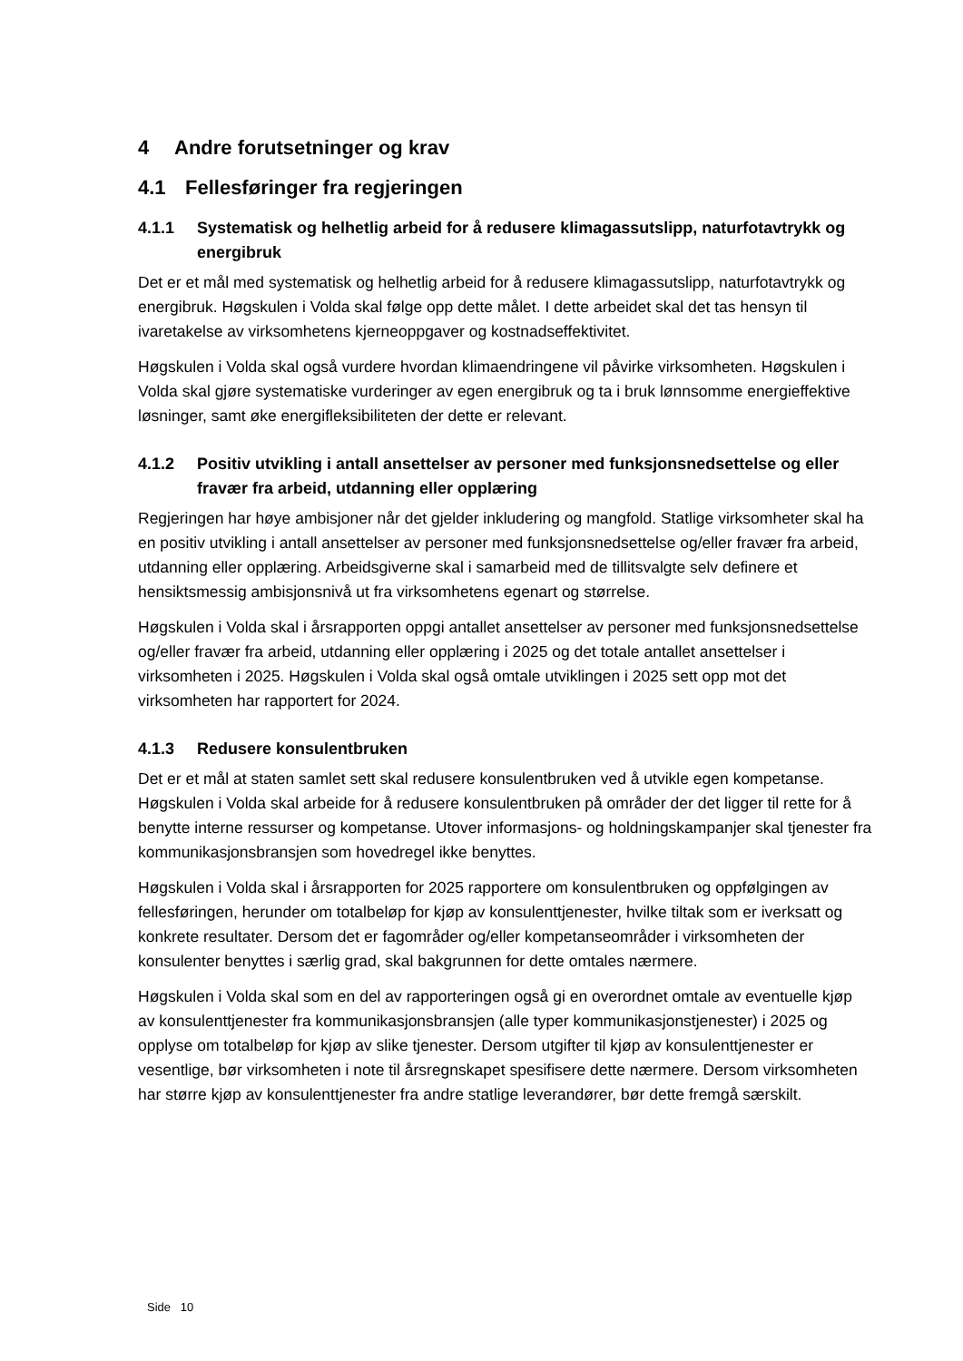4 Andre forutsetninger og krav
4.1 Fellesføringer fra regjeringen
4.1.1 Systematisk og helhetlig arbeid for å redusere klimagassutslipp, naturfotavtrykk og energibruk
Det er et mål med systematisk og helhetlig arbeid for å redusere klimagassutslipp, naturfotavtrykk og energibruk. Høgskulen i Volda skal følge opp dette målet. I dette arbeidet skal det tas hensyn til ivaretakelse av virksomhetens kjerneoppgaver og kostnadseffektivitet.
Høgskulen i Volda skal også vurdere hvordan klimaendringene vil påvirke virksomheten. Høgskulen i Volda skal gjøre systematiske vurderinger av egen energibruk og ta i bruk lønnsomme energieffektive løsninger, samt øke energifleksibiliteten der dette er relevant.
4.1.2 Positiv utvikling i antall ansettelser av personer med funksjonsnedsettelse og eller fravær fra arbeid, utdanning eller opplæring
Regjeringen har høye ambisjoner når det gjelder inkludering og mangfold. Statlige virksomheter skal ha en positiv utvikling i antall ansettelser av personer med funksjonsnedsettelse og/eller fravær fra arbeid, utdanning eller opplæring. Arbeidsgiverne skal i samarbeid med de tillitsvalgte selv definere et hensiktsmessig ambisjonsnivå ut fra virksomhetens egenart og størrelse.
Høgskulen i Volda skal i årsrapporten oppgi antallet ansettelser av personer med funksjonsnedsettelse og/eller fravær fra arbeid, utdanning eller opplæring i 2025 og det totale antallet ansettelser i virksomheten i 2025. Høgskulen i Volda skal også omtale utviklingen i 2025 sett opp mot det virksomheten har rapportert for 2024.
4.1.3 Redusere konsulentbruken
Det er et mål at staten samlet sett skal redusere konsulentbruken ved å utvikle egen kompetanse. Høgskulen i Volda skal arbeide for å redusere konsulentbruken på områder der det ligger til rette for å benytte interne ressurser og kompetanse. Utover informasjons- og holdningskampanjer skal tjenester fra kommunikasjonsbransjen som hovedregel ikke benyttes.
Høgskulen i Volda skal i årsrapporten for 2025 rapportere om konsulentbruken og oppfølgingen av fellesføringen, herunder om totalbeløp for kjøp av konsulenttjenester, hvilke tiltak som er iverksatt og konkrete resultater. Dersom det er fagområder og/eller kompetanseområder i virksomheten der konsulenter benyttes i særlig grad, skal bakgrunnen for dette omtales nærmere.
Høgskulen i Volda skal som en del av rapporteringen også gi en overordnet omtale av eventuelle kjøp av konsulenttjenester fra kommunikasjonsbransjen (alle typer kommunikasjonstjenester) i 2025 og opplyse om totalbeløp for kjøp av slike tjenester. Dersom utgifter til kjøp av konsulenttjenester er vesentlige, bør virksomheten i note til årsregnskapet spesifisere dette nærmere. Dersom virksomheten har større kjøp av konsulenttjenester fra andre statlige leverandører, bør dette fremgå særskilt.
Side 10